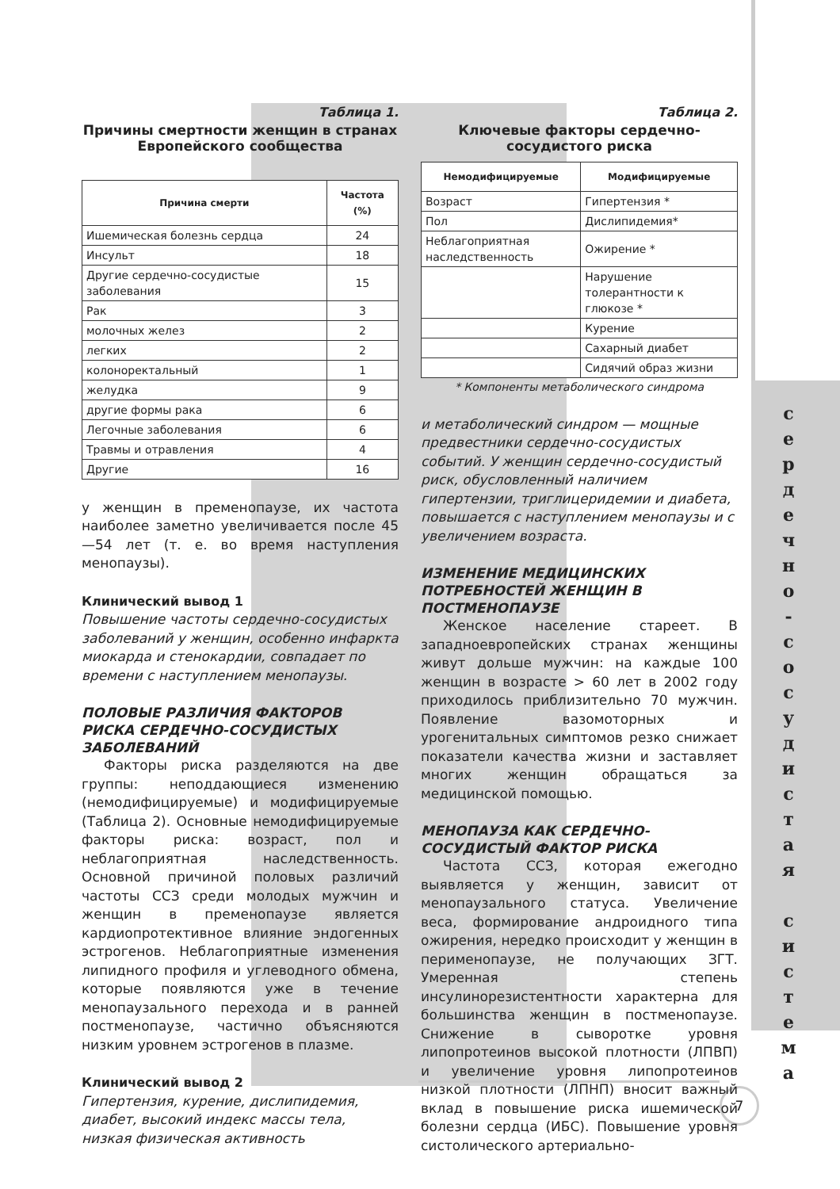Таблица 1.
Причины смертности женщин в странах Европейского сообщества
| Причина смерти | Частота (%) |
| --- | --- |
| Ишемическая болезнь сердца | 24 |
| Инсульт | 18 |
| Другие сердечно-сосудистые заболевания | 15 |
| Рак | 3 |
| молочных желез | 2 |
| легких | 2 |
| колоноректальный | 1 |
| желудка | 9 |
| другие формы рака | 6 |
| Легочные заболевания | 6 |
| Травмы и отравления | 4 |
| Другие | 16 |
у женщин в пременопаузе, их частота наиболее заметно увеличивается после 45—54 лет (т. е. во время наступления менопаузы).
Клинический вывод 1
Повышение частоты сердечно-сосудистых заболеваний у женщин, особенно инфаркта миокарда и стенокардии, совпадает по времени с наступлением менопаузы.
ПОЛОВЫЕ РАЗЛИЧИЯ ФАКТОРОВ РИСКА СЕРДЕЧНО-СОСУДИСТЫХ ЗАБОЛЕВАНИЙ
Факторы риска разделяются на две группы: неподдающиеся изменению (немодифицируемые) и модифицируемые (Таблица 2). Основные немодифицируемые факторы риска: возраст, пол и неблагоприятная наследственность. Основной причиной половых различий частоты ССЗ среди молодых мужчин и женщин в пременопаузе является кардиопротективное влияние эндогенных эстрогенов. Неблагоприятные изменения липидного профиля и углеводного обмена, которые появляются уже в течение менопаузального перехода и в ранней постменопаузе, частично объясняются низким уровнем эстрогенов в плазме.
Клинический вывод 2
Гипертензия, курение, дислипидемия, диабет, высокий индекс массы тела, низкая физическая активность
Таблица 2.
Ключевые факторы сердечно-сосудистого риска
| Немодифицируемые | Модифицируемые |
| --- | --- |
| Возраст | Гипертензия * |
| Пол | Дислипидемия* |
| Неблагоприятная наследственность | Ожирение * |
| | Нарушение толерантности к глюкозе * |
| | Курение |
| | Сахарный диабет |
| | Сидячий образ жизни |
* Компоненты метаболического синдрома
и метаболический синдром — мощные предвестники сердечно-сосудистых событий. У женщин сердечно-сосудистый риск, обусловленный наличием гипертензии, триглицеридемии и диабета, повышается с наступлением менопаузы и с увеличением возраста.
ИЗМЕНЕНИЕ МЕДИЦИНСКИХ ПОТРЕБНОСТЕЙ ЖЕНЩИН В ПОСТМЕНОПАУЗЕ
Женское население стареет. В западноевропейских странах женщины живут дольше мужчин: на каждые 100 женщин в возрасте > 60 лет в 2002 году приходилось приблизительно 70 мужчин. Появление вазомоторных и урогенитальных симптомов резко снижает показатели качества жизни и заставляет многих женщин обращаться за медицинской помощью.
МЕНОПАУЗА КАК СЕРДЕЧНО-СОСУДИСТЫЙ ФАКТОР РИСКА
Частота ССЗ, которая ежегодно выявляется у женщин, зависит от менопаузального статуса. Увеличение веса, формирование андроидного типа ожирения, нередко происходит у женщин в перименопаузе, не получающих ЗГТ. Умеренная степень инсулинорезистентности характерна для большинства женщин в постменопаузе. Снижение в сыворотке уровня липопротеинов высокой плотности (ЛПВП) и увеличение уровня липопротеинов низкой плотности (ЛПНП) вносит важный вклад в повышение риска ишемической болезни сердца (ИБС). Повышение уровня систолического артериально-
с
е
р
д
е
ч
н
о
-
с
о
с
у
д
и
с
т
а
я
с
и
с
т
е
м
а
7